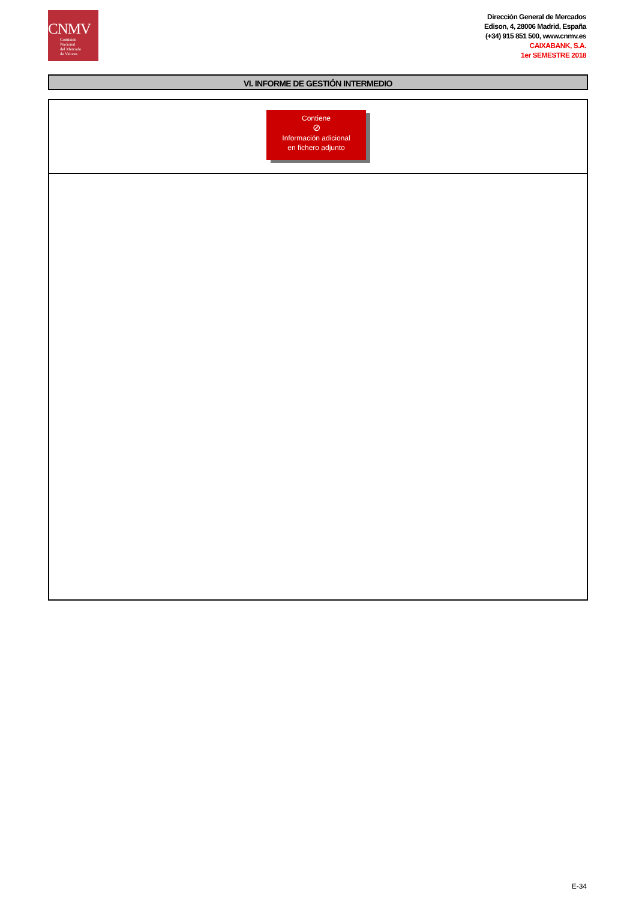CNMV
Comisión
Nacional
del Mercado
de Valores
Dirección General de Mercados
Edison, 4, 28006 Madrid, España
(+34) 915 851 500, www.cnmv.es
CAIXABANK, S.A.
1er SEMESTRE 2018
VI. INFORME DE GESTIÓN INTERMEDIO
Contiene
⊘
Información adicional
en fichero adjunto
E-34